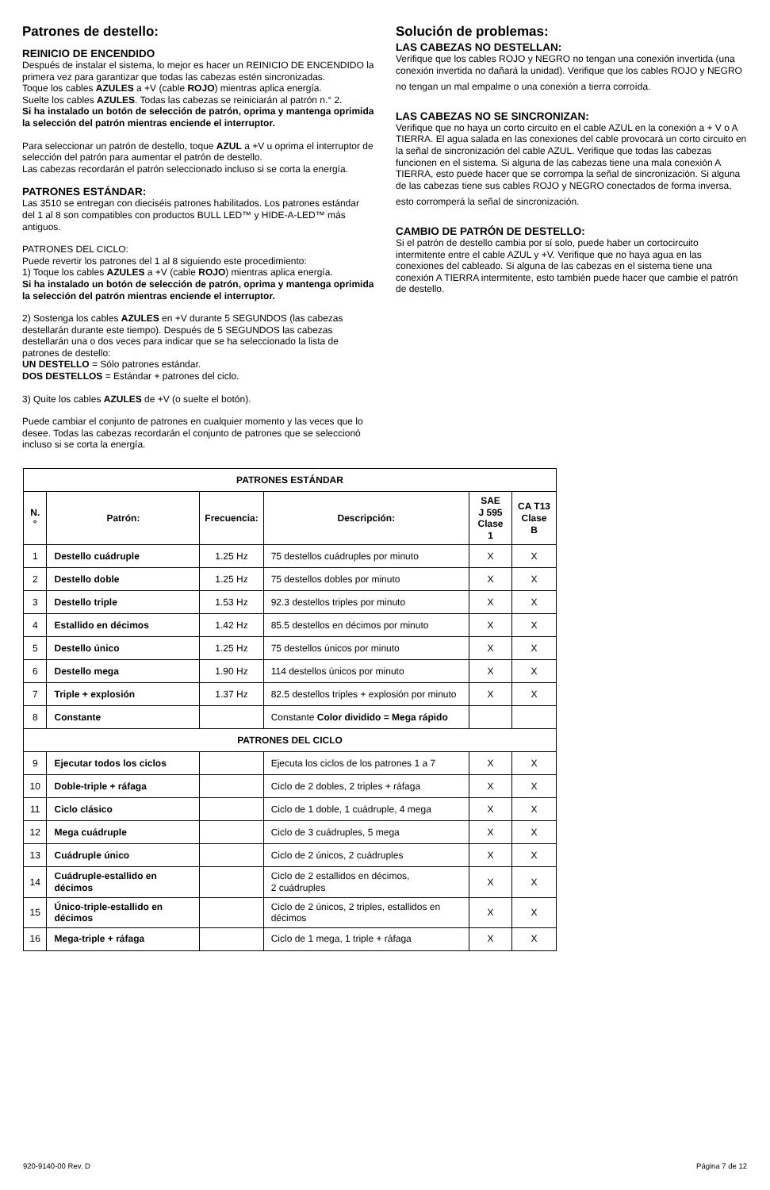Patrones de destello:
REINICIO DE ENCENDIDO
Después de instalar el sistema, lo mejor es hacer un REINICIO DE ENCENDIDO la primera vez para garantizar que todas las cabezas estén sincronizadas.
Toque los cables AZULES a +V (cable ROJO) mientras aplica energía.
Suelte los cables AZULES. Todas las cabezas se reiniciarán al patrón n.° 2.
Si ha instalado un botón de selección de patrón, oprima y mantenga oprimida la selección del patrón mientras enciende el interruptor.
Para seleccionar un patrón de destello, toque AZUL a +V u oprima el interruptor de selección del patrón para aumentar el patrón de destello.
Las cabezas recordarán el patrón seleccionado incluso si se corta la energía.
PATRONES ESTÁNDAR:
Las 3510 se entregan con dieciséis patrones habilitados. Los patrones estándar del 1 al 8 son compatibles con productos BULL LED™ y HIDE-A-LED™ más antiguos.
PATRONES DEL CICLO:
Puede revertir los patrones del 1 al 8 siguiendo este procedimiento:
1) Toque los cables AZULES a +V (cable ROJO) mientras aplica energía.
Si ha instalado un botón de selección de patrón, oprima y mantenga oprimida la selección del patrón mientras enciende el interruptor.
2) Sostenga los cables AZULES en +V durante 5 SEGUNDOS (las cabezas destellarán durante este tiempo). Después de 5 SEGUNDOS las cabezas destellarán una o dos veces para indicar que se ha seleccionado la lista de patrones de destello:
UN DESTELLO = Sólo patrones estándar.
DOS DESTELLOS = Estándar + patrones del ciclo.
3) Quite los cables AZULES de +V (o suelte el botón).
Puede cambiar el conjunto de patrones en cualquier momento y las veces que lo desee. Todas las cabezas recordarán el conjunto de patrones que se seleccionó incluso si se corta la energía.
Solución de problemas:
LAS CABEZAS NO DESTELLAN:
Verifique que los cables ROJO y NEGRO no tengan una conexión invertida (una conexión invertida no dañará la unidad). Verifique que los cables ROJO y NEGRO
no tengan un mal empalme o una conexión a tierra corroída.
LAS CABEZAS NO SE SINCRONIZAN:
Verifique que no haya un corto circuito en el cable AZUL en la conexión a + V o A TIERRA. El agua salada en las conexiones del cable provocará un corto circuito en la señal de sincronización del cable AZUL. Verifique que todas las cabezas funcionen en el sistema. Si alguna de las cabezas tiene una mala conexión A TIERRA, esto puede hacer que se corrompa la señal de sincronización. Si alguna de las cabezas tiene sus cables ROJO y NEGRO conectados de forma inversa,
esto corromperá la señal de sincronización.
CAMBIO DE PATRÓN DE DESTELLO:
Si el patrón de destello cambia por sí solo, puede haber un cortocircuito intermitente entre el cable AZUL y +V. Verifique que no haya agua en las conexiones del cableado. Si alguna de las cabezas en el sistema tiene una conexión A TIERRA intermitente, esto también puede hacer que cambie el patrón de destello.
| PATRONES ESTÁNDAR | | | | | |
| --- | --- | --- | --- | --- | --- |
| N.° | Patrón: | Frecuencia: | Descripción: | SAE J 595 Clase 1 | CA T13 Clase B |
| 1 | Destello cuádruple | 1.25 Hz | 75 destellos cuádruples por minuto | X | X |
| 2 | Destello doble | 1.25 Hz | 75 destellos dobles por minuto | X | X |
| 3 | Destello triple | 1.53 Hz | 92.3 destellos triples por minuto | X | X |
| 4 | Estallido en décimos | 1.42 Hz | 85.5 destellos en décimos por minuto | X | X |
| 5 | Destello único | 1.25 Hz | 75 destellos únicos por minuto | X | X |
| 6 | Destello mega | 1.90 Hz | 114 destellos únicos por minuto | X | X |
| 7 | Triple + explosión | 1.37 Hz | 82.5 destellos triples + explosión por minuto | X | X |
| 8 | Constante | | Constante Color dividido = Mega rápido | | |
| PATRONES DEL CICLO | | | | | |
| 9 | Ejecutar todos los ciclos | | Ejecuta los ciclos de los patrones 1 a 7 | X | X |
| 10 | Doble-triple + ráfaga | | Ciclo de 2 dobles, 2 triples + ráfaga | X | X |
| 11 | Ciclo clásico | | Ciclo de 1 doble, 1 cuádruple, 4 mega | X | X |
| 12 | Mega cuádruple | | Ciclo de 3 cuádruples, 5 mega | X | X |
| 13 | Cuádruple único | | Ciclo de 2 únicos, 2 cuádruples | X | X |
| 14 | Cuádruple-estallido en décimos | | Ciclo de 2 estallidos en décimos, 2 cuádruples | X | X |
| 15 | Único-triple-estallido en décimos | | Ciclo de 2 únicos, 2 triples, estallidos en décimos | X | X |
| 16 | Mega-triple + ráfaga | | Ciclo de 1 mega, 1 triple + ráfaga | X | X |
920-9140-00 Rev. D Página 7 de 12